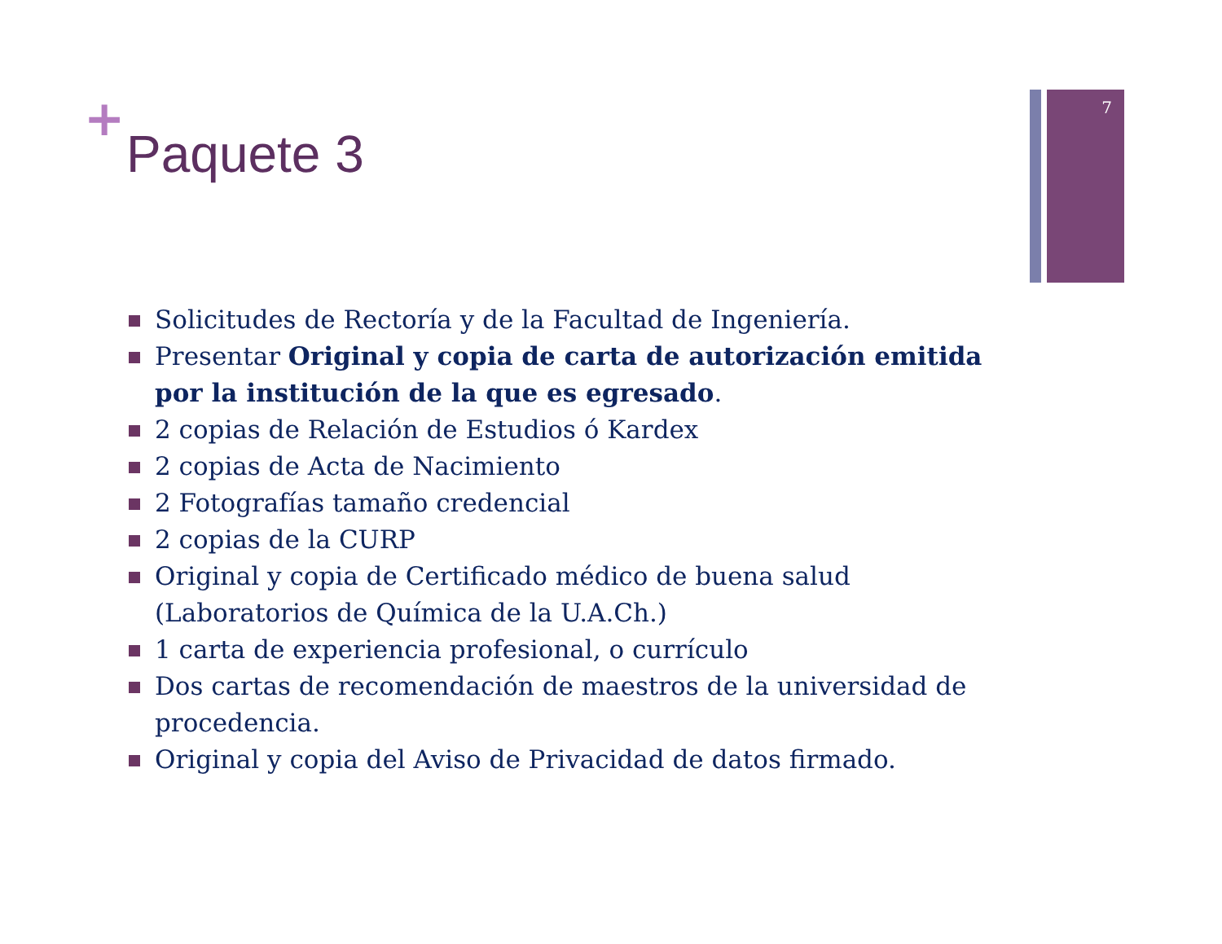7
+
Paquete 3
Solicitudes de Rectoría y de la Facultad de Ingeniería.
Presentar Original y copia de carta de autorización emitida por la institución de la que es egresado.
2 copias de Relación de Estudios ó Kardex
2 copias de Acta de Nacimiento
2 Fotografías tamaño credencial
2 copias de la CURP
Original y copia de Certificado médico de buena salud (Laboratorios de Química de la U.A.Ch.)
1 carta de experiencia profesional, o currículo
Dos cartas de recomendación de maestros de la universidad de procedencia.
Original y copia del Aviso de Privacidad de datos firmado.